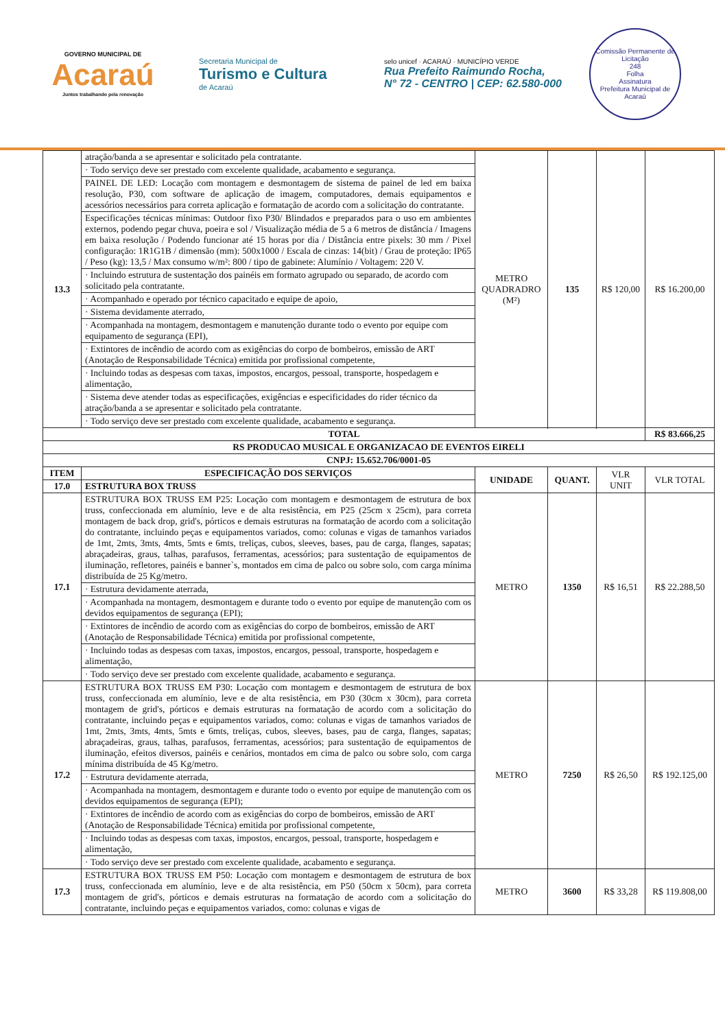GOVERNO MUNICIPAL DE
Acaraú
Juntos trabalhando pela renovação
Secretaria Municipal de
Turismo e Cultura
de Acaraú
selo unicef · ACARAÚ · MUNICÍPIO VERDE
Rua Prefeito Raimundo Rocha,
N° 72 - CENTRO | CEP: 62.580-000
Comissão Permanente de Licitação
248
Folha
Assinatura
Prefeitura Municipal de Acaraú
| 13.3 | atração/banda a se apresentar e solicitado pela contratante. | METRO QUADRADRO (M²) | 135 | R$ 120,00 | R$ 16.200,00 |
| | · Todo serviço deve ser prestado com excelente qualidade, acabamento e segurança. | | | | |
| | PAINEL DE LED: Locação com montagem e desmontagem de sistema de painel de led em baixa resolução, P30, com software de aplicação de imagem, computadores, demais equipamentos e acessórios necessários para correta aplicação e formatação de acordo com a solicitação do contratante. | | | | |
| | Especificações técnicas mínimas: Outdoor fixo P30/ Blindados e preparados para o uso em ambientes externos, podendo pegar chuva, poeira e sol / Visualização média de 5 a 6 metros de distância / Imagens em baixa resolução / Podendo funcionar até 15 horas por dia / Distância entre pixels: 30 mm / Pixel configuração: 1R1G1B / dimensão (mm): 500x1000 / Escala de cinzas: 14(bit) / Grau de proteção: IP65 / Peso (kg): 13,5 / Max consumo w/m²: 800 / tipo de gabinete: Alumínio / Voltagem: 220 V. | | | | |
| | · Incluindo estrutura de sustentação dos painéis em formato agrupado ou separado, de acordo com solicitado pela contratante. | | | | |
| | · Acompanhado e operado por técnico capacitado e equipe de apoio, | | | | |
| | · Sistema devidamente aterrado, | | | | |
| | · Acompanhada na montagem, desmontagem e manutenção durante todo o evento por equipe com equipamento de segurança (EPI), | | | | |
| | · Extintores de incêndio de acordo com as exigências do corpo de bombeiros, emissão de ART (Anotação de Responsabilidade Técnica) emitida por profissional competente, | | | | |
| | · Incluindo todas as despesas com taxas, impostos, encargos, pessoal, transporte, hospedagem e alimentação, | | | | |
| | · Sistema deve atender todas as especificações, exigências e especificidades do rider técnico da atração/banda a se apresentar e solicitado pela contratante. | | | | |
| | · Todo serviço deve ser prestado com excelente qualidade, acabamento e segurança. | | | | |
| TOTAL | | | | | R$ 83.666,25 |
| RS PRODUCAO MUSICAL E ORGANIZACAO DE EVENTOS EIRELI | | | | | |
| CNPJ: 15.652.706/0001-05 | | | | | |
| ITEM | ESPECIFICAÇÃO DOS SERVIÇOS | UNIDADE | QUANT. | VLR UNIT | VLR TOTAL |
| 17.0 | ESTRUTURA BOX TRUSS | | | | |
| 17.1 | ESTRUTURA BOX TRUSS EM P25: Locação com montagem e desmontagem de estrutura de box truss, confeccionada em alumínio, leve e de alta resistência, em P25 (25cm x 25cm), para correta montagem de back drop, grid's, pórticos e demais estruturas na formatação de acordo com a solicitação do contratante, incluindo peças e equipamentos variados, como: colunas e vigas de tamanhos variados de 1mt, 2mts, 3mts, 4mts, 5mts e 6mts, treliças, cubos, sleeves, bases, pau de carga, flanges, sapatas; abraçadeiras, graus, talhas, parafusos, ferramentas, acessórios; para sustentação de equipamentos de iluminação, refletores, painéis e banner`s, montados em cima de palco ou sobre solo, com carga mínima distribuída de 25 Kg/metro. | METRO | 1350 | R$ 16,51 | R$ 22.288,50 |
| | · Estrutura devidamente aterrada, | | | | |
| | · Acompanhada na montagem, desmontagem e durante todo o evento por equipe de manutenção com os devidos equipamentos de segurança (EPI); | | | | |
| | · Extintores de incêndio de acordo com as exigências do corpo de bombeiros, emissão de ART (Anotação de Responsabilidade Técnica) emitida por profissional competente, | | | | |
| | · Incluindo todas as despesas com taxas, impostos, encargos, pessoal, transporte, hospedagem e alimentação, | | | | |
| | · Todo serviço deve ser prestado com excelente qualidade, acabamento e segurança. | | | | |
| 17.2 | ESTRUTURA BOX TRUSS EM P30: Locação com montagem e desmontagem de estrutura de box truss, confeccionada em alumínio, leve e de alta resistência, em P30 (30cm x 30cm), para correta montagem de grid's, pórticos e demais estruturas na formatação de acordo com a solicitação do contratante, incluindo peças e equipamentos variados, como: colunas e vigas de tamanhos variados de 1mt, 2mts, 3mts, 4mts, 5mts e 6mts, treliças, cubos, sleeves, bases, pau de carga, flanges, sapatas; abraçadeiras, graus, talhas, parafusos, ferramentas, acessórios; para sustentação de equipamentos de iluminação, efeitos diversos, painéis e cenários, montados em cima de palco ou sobre solo, com carga mínima distribuída de 45 Kg/metro. | METRO | 7250 | R$ 26,50 | R$ 192.125,00 |
| | · Estrutura devidamente aterrada, | | | | |
| | · Acompanhada na montagem, desmontagem e durante todo o evento por equipe de manutenção com os devidos equipamentos de segurança (EPI); | | | | |
| | · Extintores de incêndio de acordo com as exigências do corpo de bombeiros, emissão de ART (Anotação de Responsabilidade Técnica) emitida por profissional competente, | | | | |
| | · Incluindo todas as despesas com taxas, impostos, encargos, pessoal, transporte, hospedagem e alimentação, | | | | |
| | · Todo serviço deve ser prestado com excelente qualidade, acabamento e segurança. | | | | |
| 17.3 | ESTRUTURA BOX TRUSS EM P50: Locação com montagem e desmontagem de estrutura de box truss, confeccionada em alumínio, leve e de alta resistência, em P50 (50cm x 50cm), para correta montagem de grid's, pórticos e demais estruturas na formatação de acordo com a solicitação do contratante, incluindo peças e equipamentos variados, como: colunas e vigas de | METRO | 3600 | R$ 33,28 | R$ 119.808,00 |